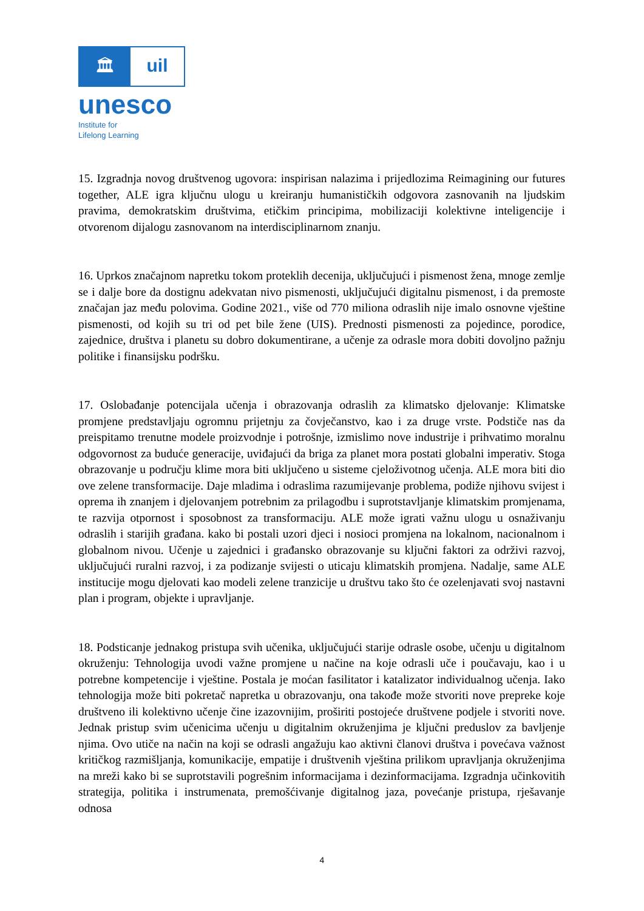🏛
uil
unesco
Institute for
Lifelong Learning
15. Izgradnja novog društvenog ugovora: inspirisan nalazima i prijedlozima Reimagining our futures together, ALE igra ključnu ulogu u kreiranju humanističkih odgovora zasnovanih na ljudskim pravima, demokratskim društvima, etičkim principima, mobilizaciji kolektivne inteligencije i otvorenom dijalogu zasnovanom na interdisciplinarnom znanju.
16. Uprkos značajnom napretku tokom proteklih decenija, uključujući i pismenost žena, mnoge zemlje se i dalje bore da dostignu adekvatan nivo pismenosti, uključujući digitalnu pismenost, i da premoste značajan jaz među polovima. Godine 2021., više od 770 miliona odraslih nije imalo osnovne vještine pismenosti, od kojih su tri od pet bile žene (UIS). Prednosti pismenosti za pojedince, porodice, zajednice, društva i planetu su dobro dokumentirane, a učenje za odrasle mora dobiti dovoljno pažnju politike i finansijsku podršku.
17. Oslobađanje potencijala učenja i obrazovanja odraslih za klimatsko djelovanje: Klimatske promjene predstavljaju ogromnu prijetnju za čovječanstvo, kao i za druge vrste. Podstiče nas da preispitamo trenutne modele proizvodnje i potrošnje, izmislimo nove industrije i prihvatimo moralnu odgovornost za buduće generacije, uviđajući da briga za planet mora postati globalni imperativ. Stoga obrazovanje u području klime mora biti uključeno u sisteme cjeloživotnog učenja. ALE mora biti dio ove zelene transformacije. Daje mladima i odraslima razumijevanje problema, podiže njihovu svijest i oprema ih znanjem i djelovanjem potrebnim za prilagodbu i suprotstavljanje klimatskim promjenama, te razvija otpornost i sposobnost za transformaciju. ALE može igrati važnu ulogu u osnaživanju odraslih i starijih građana. kako bi postali uzori djeci i nosioci promjena na lokalnom, nacionalnom i globalnom nivou. Učenje u zajednici i građansko obrazovanje su ključni faktori za održivi razvoj, uključujući ruralni razvoj, i za podizanje svijesti o uticaju klimatskih promjena. Nadalje, same ALE institucije mogu djelovati kao modeli zelene tranzicije u društvu tako što će ozelenjavati svoj nastavni plan i program, objekte i upravljanje.
18. Podsticanje jednakog pristupa svih učenika, uključujući starije odrasle osobe, učenju u digitalnom okruženju: Tehnologija uvodi važne promjene u načine na koje odrasli uče i poučavaju, kao i u potrebne kompetencije i vještine. Postala je moćan fasilitator i katalizator individualnog učenja. Iako tehnologija može biti pokretač napretka u obrazovanju, ona takođe može stvoriti nove prepreke koje društveno ili kolektivno učenje čine izazovnijim, proširiti postojeće društvene podjele i stvoriti nove. Jednak pristup svim učenicima učenju u digitalnim okruženjima je ključni preduslov za bavljenje njima. Ovo utiče na način na koji se odrasli angažuju kao aktivni članovi društva i povećava važnost kritičkog razmišljanja, komunikacije, empatije i društvenih vještina prilikom upravljanja okruženjima na mreži kako bi se suprotstavili pogrešnim informacijama i dezinformacijama. Izgradnja učinkovitih strategija, politika i instrumenata, premošćivanje digitalnog jaza, povećanje pristupa, rješavanje odnosa
4